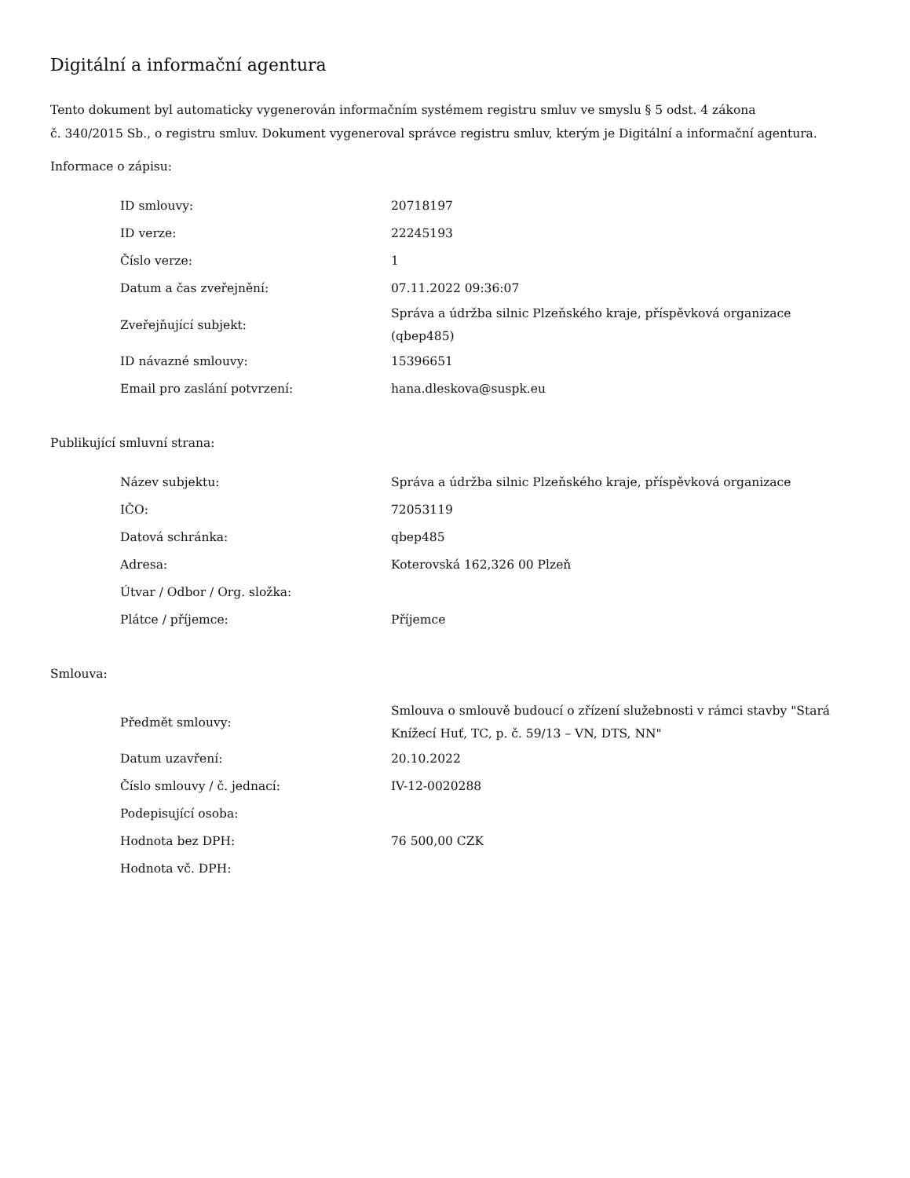Digitální a informační agentura
Tento dokument byl automaticky vygenerován informačním systémem registru smluv ve smyslu § 5 odst. 4 zákona
č. 340/2015 Sb., o registru smluv. Dokument vygeneroval správce registru smluv, kterým je Digitální a informační agentura.
Informace o zápisu:
| ID smlouvy: | 20718197 |
| ID verze: | 22245193 |
| Číslo verze: | 1 |
| Datum a čas zveřejnění: | 07.11.2022 09:36:07 |
| Zveřejňující subjekt: | Správa a údržba silnic Plzeňského kraje, příspěvková organizace (qbep485) |
| ID návazné smlouvy: | 15396651 |
| Email pro zaslání potvrzení: | hana.dleskova@suspk.eu |
Publikující smluvní strana:
| Název subjektu: | Správa a údržba silnic Plzeňského kraje, příspěvková organizace |
| IČO: | 72053119 |
| Datová schránka: | qbep485 |
| Adresa: | Koterovská 162,326 00 Plzeň |
| Útvar / Odbor / Org. složka: | |
| Plátce / příjemce: | Příjemce |
Smlouva:
| Předmět smlouvy: | Smlouva o smlouvě budoucí o zřízení služebnosti v rámci stavby "Stará Knížecí Huť, TC, p. č. 59/13 – VN, DTS, NN" |
| Datum uzavření: | 20.10.2022 |
| Číslo smlouvy / č. jednací: | IV-12-0020288 |
| Podepisující osoba: | |
| Hodnota bez DPH: | 76 500,00 CZK |
| Hodnota vč. DPH: | |